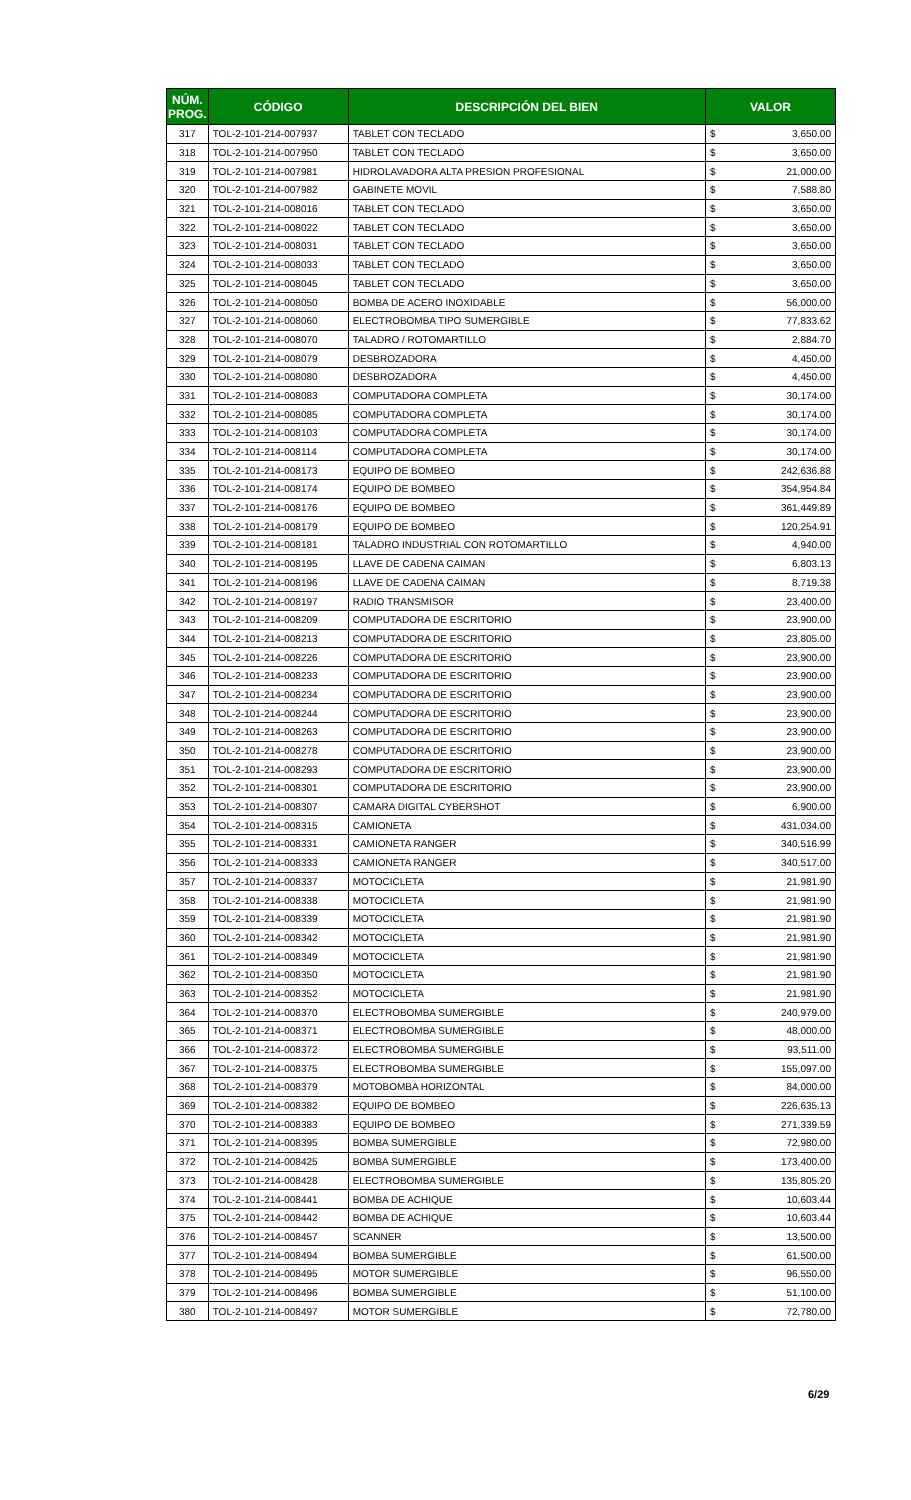| NÚM. PROG. | CÓDIGO | DESCRIPCIÓN DEL BIEN | VALOR | |
| --- | --- | --- | --- | --- |
| 317 | TOL-2-101-214-007937 | TABLET CON TECLADO | $ | 3,650.00 |
| 318 | TOL-2-101-214-007950 | TABLET CON TECLADO | $ | 3,650.00 |
| 319 | TOL-2-101-214-007981 | HIDROLAVADORA ALTA PRESION PROFESIONAL | $ | 21,000.00 |
| 320 | TOL-2-101-214-007982 | GABINETE MOVIL | $ | 7,588.80 |
| 321 | TOL-2-101-214-008016 | TABLET CON TECLADO | $ | 3,650.00 |
| 322 | TOL-2-101-214-008022 | TABLET CON TECLADO | $ | 3,650.00 |
| 323 | TOL-2-101-214-008031 | TABLET CON TECLADO | $ | 3,650.00 |
| 324 | TOL-2-101-214-008033 | TABLET CON TECLADO | $ | 3,650.00 |
| 325 | TOL-2-101-214-008045 | TABLET CON TECLADO | $ | 3,650.00 |
| 326 | TOL-2-101-214-008050 | BOMBA DE ACERO INOXIDABLE | $ | 56,000.00 |
| 327 | TOL-2-101-214-008060 | ELECTROBOMBA TIPO SUMERGIBLE | $ | 77,833.62 |
| 328 | TOL-2-101-214-008070 | TALADRO / ROTOMARTILLO | $ | 2,884.70 |
| 329 | TOL-2-101-214-008079 | DESBROZADORA | $ | 4,450.00 |
| 330 | TOL-2-101-214-008080 | DESBROZADORA | $ | 4,450.00 |
| 331 | TOL-2-101-214-008083 | COMPUTADORA COMPLETA | $ | 30,174.00 |
| 332 | TOL-2-101-214-008085 | COMPUTADORA COMPLETA | $ | 30,174.00 |
| 333 | TOL-2-101-214-008103 | COMPUTADORA COMPLETA | $ | 30,174.00 |
| 334 | TOL-2-101-214-008114 | COMPUTADORA COMPLETA | $ | 30,174.00 |
| 335 | TOL-2-101-214-008173 | EQUIPO DE BOMBEO | $ | 242,636.88 |
| 336 | TOL-2-101-214-008174 | EQUIPO DE BOMBEO | $ | 354,954.84 |
| 337 | TOL-2-101-214-008176 | EQUIPO DE BOMBEO | $ | 361,449.89 |
| 338 | TOL-2-101-214-008179 | EQUIPO DE BOMBEO | $ | 120,254.91 |
| 339 | TOL-2-101-214-008181 | TALADRO INDUSTRIAL CON ROTOMARTILLO | $ | 4,940.00 |
| 340 | TOL-2-101-214-008195 | LLAVE DE CADENA CAIMAN | $ | 6,803.13 |
| 341 | TOL-2-101-214-008196 | LLAVE DE CADENA CAIMAN | $ | 8,719.38 |
| 342 | TOL-2-101-214-008197 | RADIO TRANSMISOR | $ | 23,400.00 |
| 343 | TOL-2-101-214-008209 | COMPUTADORA DE ESCRITORIO | $ | 23,900.00 |
| 344 | TOL-2-101-214-008213 | COMPUTADORA DE ESCRITORIO | $ | 23,805.00 |
| 345 | TOL-2-101-214-008226 | COMPUTADORA DE ESCRITORIO | $ | 23,900.00 |
| 346 | TOL-2-101-214-008233 | COMPUTADORA DE ESCRITORIO | $ | 23,900.00 |
| 347 | TOL-2-101-214-008234 | COMPUTADORA DE ESCRITORIO | $ | 23,900.00 |
| 348 | TOL-2-101-214-008244 | COMPUTADORA DE ESCRITORIO | $ | 23,900.00 |
| 349 | TOL-2-101-214-008263 | COMPUTADORA DE ESCRITORIO | $ | 23,900.00 |
| 350 | TOL-2-101-214-008278 | COMPUTADORA DE ESCRITORIO | $ | 23,900.00 |
| 351 | TOL-2-101-214-008293 | COMPUTADORA DE ESCRITORIO | $ | 23,900.00 |
| 352 | TOL-2-101-214-008301 | COMPUTADORA DE ESCRITORIO | $ | 23,900.00 |
| 353 | TOL-2-101-214-008307 | CAMARA DIGITAL CYBERSHOT | $ | 6,900.00 |
| 354 | TOL-2-101-214-008315 | CAMIONETA | $ | 431,034.00 |
| 355 | TOL-2-101-214-008331 | CAMIONETA RANGER | $ | 340,516.99 |
| 356 | TOL-2-101-214-008333 | CAMIONETA RANGER | $ | 340,517.00 |
| 357 | TOL-2-101-214-008337 | MOTOCICLETA | $ | 21,981.90 |
| 358 | TOL-2-101-214-008338 | MOTOCICLETA | $ | 21,981.90 |
| 359 | TOL-2-101-214-008339 | MOTOCICLETA | $ | 21,981.90 |
| 360 | TOL-2-101-214-008342 | MOTOCICLETA | $ | 21,981.90 |
| 361 | TOL-2-101-214-008349 | MOTOCICLETA | $ | 21,981.90 |
| 362 | TOL-2-101-214-008350 | MOTOCICLETA | $ | 21,981.90 |
| 363 | TOL-2-101-214-008352 | MOTOCICLETA | $ | 21,981.90 |
| 364 | TOL-2-101-214-008370 | ELECTROBOMBA SUMERGIBLE | $ | 240,979.00 |
| 365 | TOL-2-101-214-008371 | ELECTROBOMBA SUMERGIBLE | $ | 48,000.00 |
| 366 | TOL-2-101-214-008372 | ELECTROBOMBA SUMERGIBLE | $ | 93,511.00 |
| 367 | TOL-2-101-214-008375 | ELECTROBOMBA SUMERGIBLE | $ | 155,097.00 |
| 368 | TOL-2-101-214-008379 | MOTOBOMBA HORIZONTAL | $ | 84,000.00 |
| 369 | TOL-2-101-214-008382 | EQUIPO DE BOMBEO | $ | 226,635.13 |
| 370 | TOL-2-101-214-008383 | EQUIPO DE BOMBEO | $ | 271,339.59 |
| 371 | TOL-2-101-214-008395 | BOMBA SUMERGIBLE | $ | 72,980.00 |
| 372 | TOL-2-101-214-008425 | BOMBA SUMERGIBLE | $ | 173,400.00 |
| 373 | TOL-2-101-214-008428 | ELECTROBOMBA SUMERGIBLE | $ | 135,805.20 |
| 374 | TOL-2-101-214-008441 | BOMBA DE ACHIQUE | $ | 10,603.44 |
| 375 | TOL-2-101-214-008442 | BOMBA DE ACHIQUE | $ | 10,603.44 |
| 376 | TOL-2-101-214-008457 | SCANNER | $ | 13,500.00 |
| 377 | TOL-2-101-214-008494 | BOMBA SUMERGIBLE | $ | 61,500.00 |
| 378 | TOL-2-101-214-008495 | MOTOR SUMERGIBLE | $ | 96,550.00 |
| 379 | TOL-2-101-214-008496 | BOMBA SUMERGIBLE | $ | 51,100.00 |
| 380 | TOL-2-101-214-008497 | MOTOR SUMERGIBLE | $ | 72,780.00 |
6/29